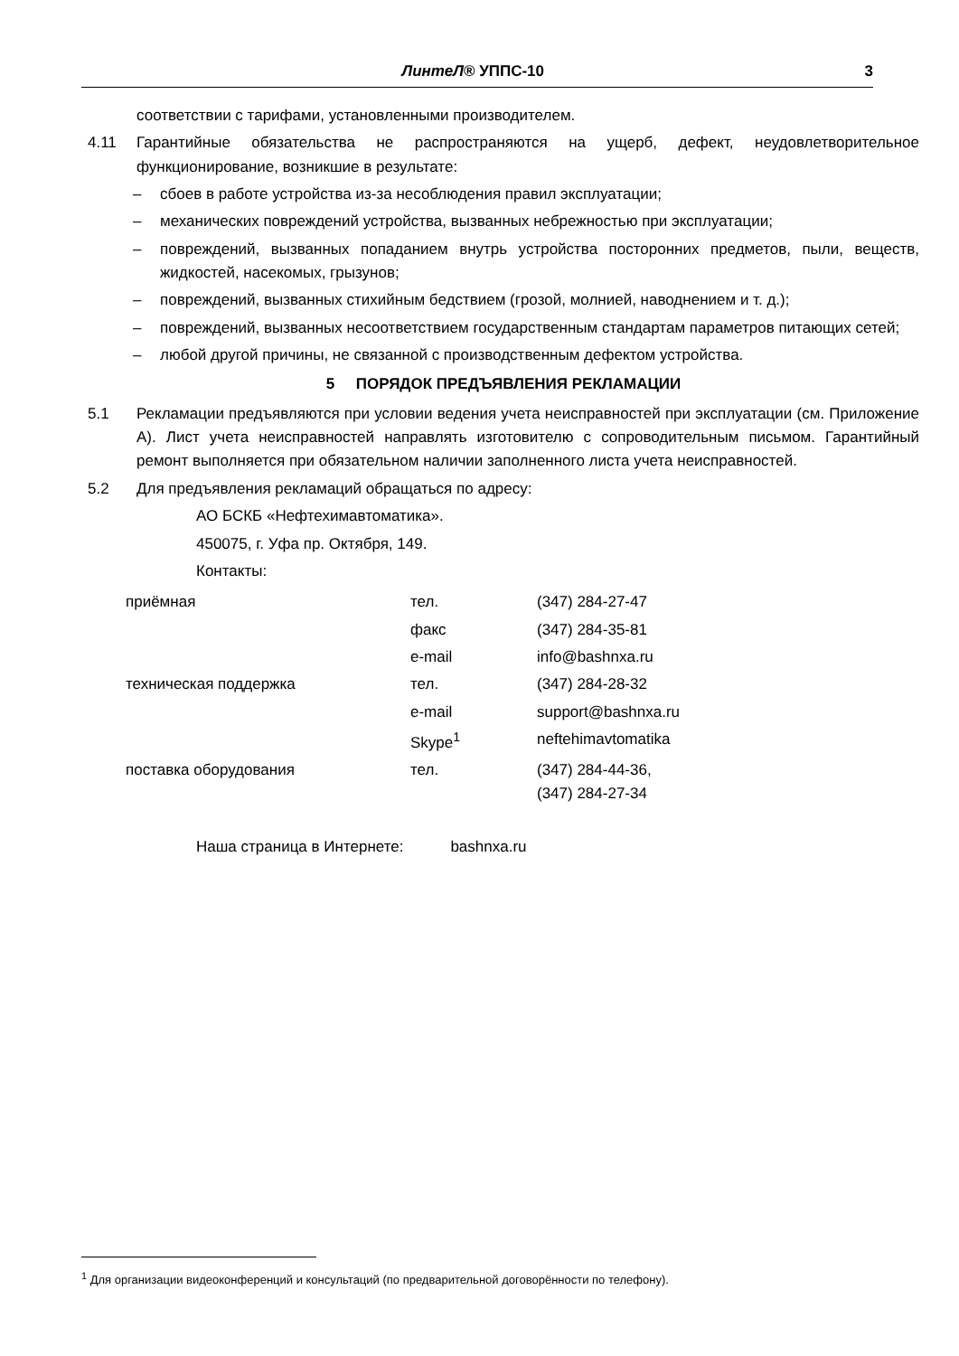ЛинтеЛ® УППС-10 3
соответствии с тарифами, установленными производителем.
4.11 Гарантийные обязательства не распространяются на ущерб, дефект, неудовлетворительное функционирование, возникшие в результате:
– сбоев в работе устройства из-за несоблюдения правил эксплуатации;
– механических повреждений устройства, вызванных небрежностью при эксплуатации;
– повреждений, вызванных попаданием внутрь устройства посторонних предметов, пыли, веществ, жидкостей, насекомых, грызунов;
– повреждений, вызванных стихийным бедствием (грозой, молнией, наводнением и т. д.);
– повреждений, вызванных несоответствием государственным стандартам параметров питающих сетей;
– любой другой причины, не связанной с производственным дефектом устройства.
5 ПОРЯДОК ПРЕДЪЯВЛЕНИЯ РЕКЛАМАЦИИ
5.1 Рекламации предъявляются при условии ведения учета неисправностей при эксплуатации (см. Приложение А). Лист учета неисправностей направлять изготовителю с сопроводительным письмом. Гарантийный ремонт выполняется при обязательном наличии заполненного листа учета неисправностей.
5.2 Для предъявления рекламаций обращаться по адресу:
АО БСКБ «Нефтехимавтоматика».
450075, г. Уфа пр. Октября, 149.
Контакты:
| приёмная | тел. | (347) 284-27-47 |
| | факс | (347) 284-35-81 |
| | e-mail | info@bashnxa.ru |
| техническая поддержка | тел. | (347) 284-28-32 |
| | e-mail | support@bashnxa.ru |
| | Skype<sup>1</sup> | neftehimavtomatika |
| поставка оборудования | тел. | (347) 284-44-36, (347) 284-27-34 |
Наша страница в Интернете: bashnxa.ru
<sup>1</sup> Для организации видеоконференций и консультаций (по предварительной договорённости по телефону).